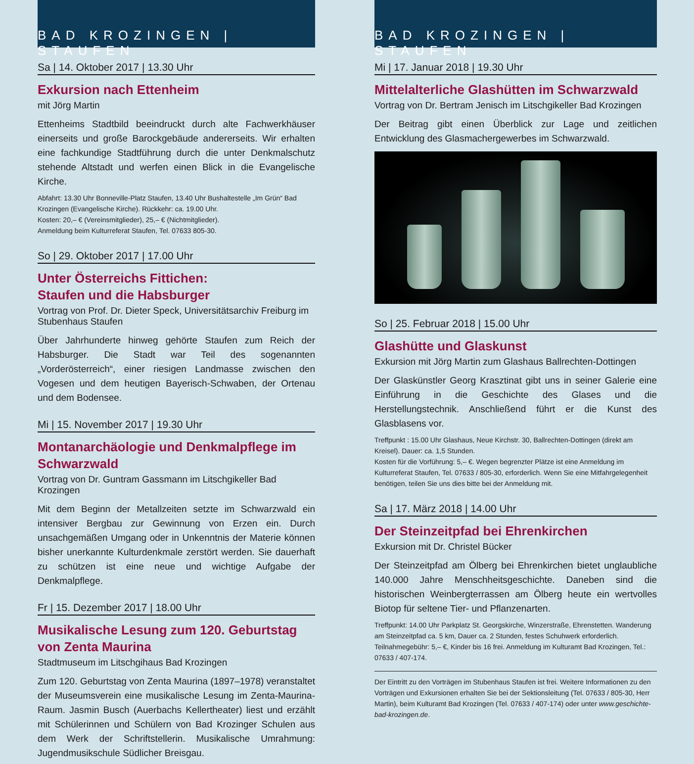BAD KROZINGEN | STAUFEN
Sa | 14. Oktober 2017 | 13.30 Uhr
Exkursion nach Ettenheim
mit Jörg Martin
Ettenheims Stadtbild beeindruckt durch alte Fachwerkhäuser einerseits und große Barockgebäude andererseits. Wir erhalten eine fachkundige Stadtführung durch die unter Denkmalschutz stehende Altstadt und werfen einen Blick in die Evangelische Kirche.
Abfahrt: 13.30 Uhr Bonneville-Platz Staufen, 13.40 Uhr Bushaltestelle „Im Grün“ Bad Krozingen (Evangelische Kirche). Rückkehr: ca. 19.00 Uhr.
Kosten: 20,– € (Vereinsmitglieder), 25,– € (Nichtmitglieder).
Anmeldung beim Kulturreferat Staufen, Tel. 07633 805-30.
So | 29. Oktober 2017 | 17.00 Uhr
Unter Österreichs Fittichen:
Staufen und die Habsburger
Vortrag von Prof. Dr. Dieter Speck, Universitätsarchiv Freiburg im Stubenhaus Staufen
Über Jahrhunderte hinweg gehörte Staufen zum Reich der Habsburger. Die Stadt war Teil des sogenannten „Vorderösterreich“, einer riesigen Landmasse zwischen den Vogesen und dem heutigen Bayerisch-Schwaben, der Ortenau und dem Bodensee.
Mi | 15. November 2017 | 19.30 Uhr
Montanarchäologie und Denkmalpflege im Schwarzwald
Vortrag von Dr. Guntram Gassmann im Litschgikeller Bad Krozingen
Mit dem Beginn der Metallzeiten setzte im Schwarzwald ein intensiver Bergbau zur Gewinnung von Erzen ein. Durch unsachgemäßen Umgang oder in Unkenntnis der Materie können bisher unerkannte Kulturdenkmale zerstört werden. Sie dauerhaft zu schützen ist eine neue und wichtige Aufgabe der Denkmalpflege.
Fr | 15. Dezember 2017 | 18.00 Uhr
Musikalische Lesung zum 120. Geburtstag von Zenta Maurina
Stadtmuseum im Litschgihaus Bad Krozingen
Zum 120. Geburtstag von Zenta Maurina (1897–1978) veranstaltet der Museumsverein eine musikalische Lesung im Zenta-Maurina-Raum. Jasmin Busch (Auerbachs Kellertheater) liest und erzählt mit Schülerinnen und Schülern von Bad Krozinger Schulen aus dem Werk der Schriftstellerin. Musikalische Umrahmung: Jugendmusikschule Südlicher Breisgau.
BAD KROZINGEN | STAUFEN
Mi | 17. Januar 2018 | 19.30 Uhr
Mittelalterliche Glashütten im Schwarzwald
Vortrag von Dr. Bertram Jenisch im Litschgikeller Bad Krozingen
Der Beitrag gibt einen Überblick zur Lage und zeitlichen Entwicklung des Glasmachergewerbes im Schwarzwald.
So | 25. Februar 2018 | 15.00 Uhr
Glashütte und Glaskunst
Exkursion mit Jörg Martin zum Glashaus Ballrechten-Dottingen
Der Glaskünstler Georg Krasztinat gibt uns in seiner Galerie eine Einführung in die Geschichte des Glases und die Herstellungstechnik. Anschließend führt er die Kunst des Glasblasens vor.
Treffpunkt : 15.00 Uhr Glashaus, Neue Kirchstr. 30, Ballrechten-Dottingen (direkt am Kreisel). Dauer: ca. 1,5 Stunden.
Kosten für die Vorführung: 5,– €. Wegen begrenzter Plätze ist eine Anmeldung im Kulturreferat Staufen, Tel. 07633 / 805-30, erforderlich. Wenn Sie eine Mitfahrgelegenheit benötigen, teilen Sie uns dies bitte bei der Anmeldung mit.
Sa | 17. März 2018 | 14.00 Uhr
Der Steinzeitpfad bei Ehrenkirchen
Exkursion mit Dr. Christel Bücker
Der Steinzeitpfad am Ölberg bei Ehrenkirchen bietet unglaubliche 140.000 Jahre Menschheitsgeschichte. Daneben sind die historischen Weinbergterrassen am Ölberg heute ein wertvolles Biotop für seltene Tier- und Pflanzenarten.
Treffpunkt: 14.00 Uhr Parkplatz St. Georgskirche, Winzerstraße, Ehrenstetten. Wanderung am Steinzeitpfad ca. 5 km, Dauer ca. 2 Stunden, festes Schuhwerk erforderlich. Teilnahmegebühr: 5,– €, Kinder bis 16 frei. Anmeldung im Kulturamt Bad Krozingen, Tel.: 07633 / 407-174.
Der Eintritt zu den Vorträgen im Stubenhaus Staufen ist frei. Weitere Informationen zu den Vorträgen und Exkursionen erhalten Sie bei der Sektionsleitung (Tel. 07633 / 805-30, Herr Martin), beim Kulturamt Bad Krozingen (Tel. 07633 / 407-174) oder unter www.geschichte-bad-krozingen.de.